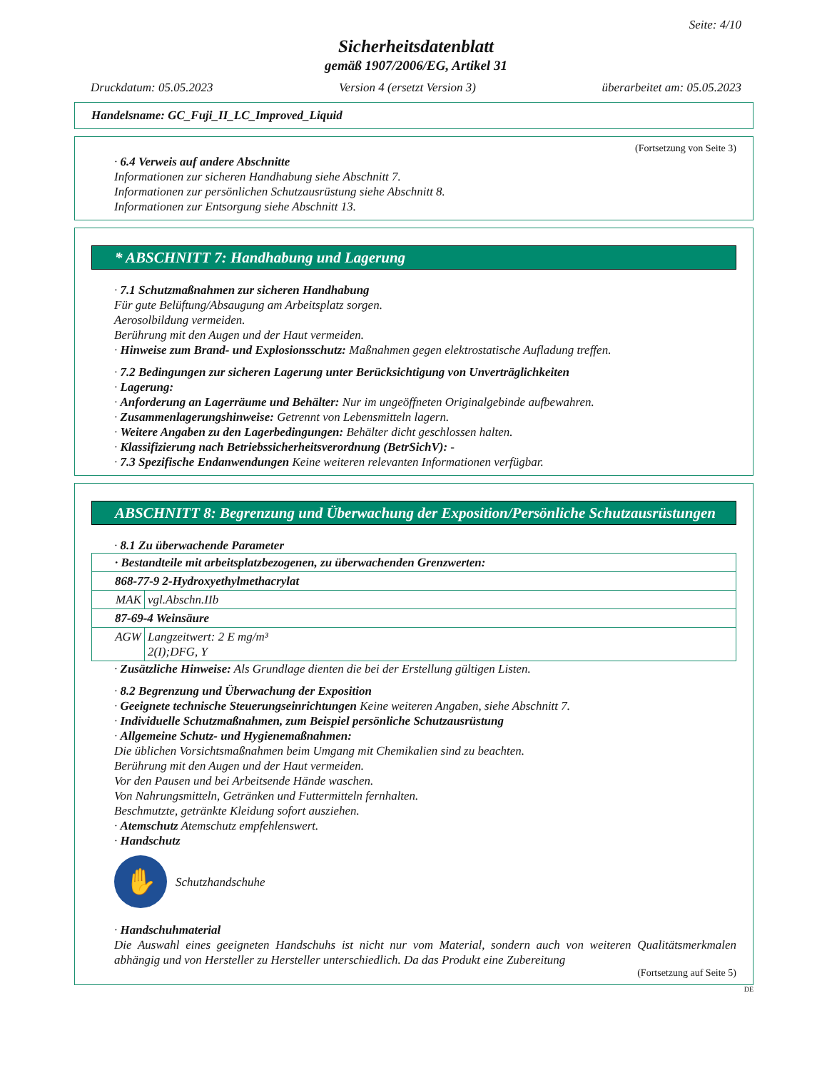Seite: 4/10
Sicherheitsdatenblatt
gemäß 1907/2006/EG, Artikel 31
Druckdatum: 05.05.2023 Version 4 (ersetzt Version 3) überarbeitet am: 05.05.2023
Handelsname: GC_Fuji_II_LC_Improved_Liquid
(Fortsetzung von Seite 3)
· 6.4 Verweis auf andere Abschnitte
Informationen zur sicheren Handhabung siehe Abschnitt 7.
Informationen zur persönlichen Schutzausrüstung siehe Abschnitt 8.
Informationen zur Entsorgung siehe Abschnitt 13.
* ABSCHNITT 7: Handhabung und Lagerung
· 7.1 Schutzmaßnahmen zur sicheren Handhabung
Für gute Belüftung/Absaugung am Arbeitsplatz sorgen.
Aerosolbildung vermeiden.
Berührung mit den Augen und der Haut vermeiden.
· Hinweise zum Brand- und Explosionsschutz: Maßnahmen gegen elektrostatische Aufladung treffen.
· 7.2 Bedingungen zur sicheren Lagerung unter Berücksichtigung von Unverträglichkeiten
· Lagerung:
· Anforderung an Lagerräume und Behälter: Nur im ungeöffneten Originalgebinde aufbewahren.
· Zusammenlagerungshinweise: Getrennt von Lebensmitteln lagern.
· Weitere Angaben zu den Lagerbedingungen: Behälter dicht geschlossen halten.
· Klassifizierung nach Betriebssicherheitsverordnung (BetrSichV): -
· 7.3 Spezifische Endanwendungen Keine weiteren relevanten Informationen verfügbar.
ABSCHNITT 8: Begrenzung und Überwachung der Exposition/Persönliche Schutzausrüstungen
· 8.1 Zu überwachende Parameter
| · Bestandteile mit arbeitsplatzbezogenen, zu überwachenden Grenzwerten: | |
| 868-77-9 2-Hydroxyethylmethacrylat | |
| MAK | vgl.Abschn.IIb |
| 87-69-4 Weinsäure | |
| AGW | Langzeitwert: 2 E mg/m³ 2(I);DFG, Y |
· Zusätzliche Hinweise: Als Grundlage dienten die bei der Erstellung gültigen Listen.
· 8.2 Begrenzung und Überwachung der Exposition
· Geeignete technische Steuerungseinrichtungen Keine weiteren Angaben, siehe Abschnitt 7.
· Individuelle Schutzmaßnahmen, zum Beispiel persönliche Schutzausrüstung
· Allgemeine Schutz- und Hygienemaßnahmen:
Die üblichen Vorsichtsmaßnahmen beim Umgang mit Chemikalien sind zu beachten.
Berührung mit den Augen und der Haut vermeiden.
Vor den Pausen und bei Arbeitsende Hände waschen.
Von Nahrungsmitteln, Getränken und Futtermitteln fernhalten.
Beschmutzte, getränkte Kleidung sofort ausziehen.
· Atemschutz Atemschutz empfehlenswert.
· Handschutz
✋
Schutzhandschuhe
· Handschuhmaterial
Die Auswahl eines geeigneten Handschuhs ist nicht nur vom Material, sondern auch von weiteren Qualitätsmerkmalen abhängig und von Hersteller zu Hersteller unterschiedlich. Da das Produkt eine Zubereitung
(Fortsetzung auf Seite 5)
DE